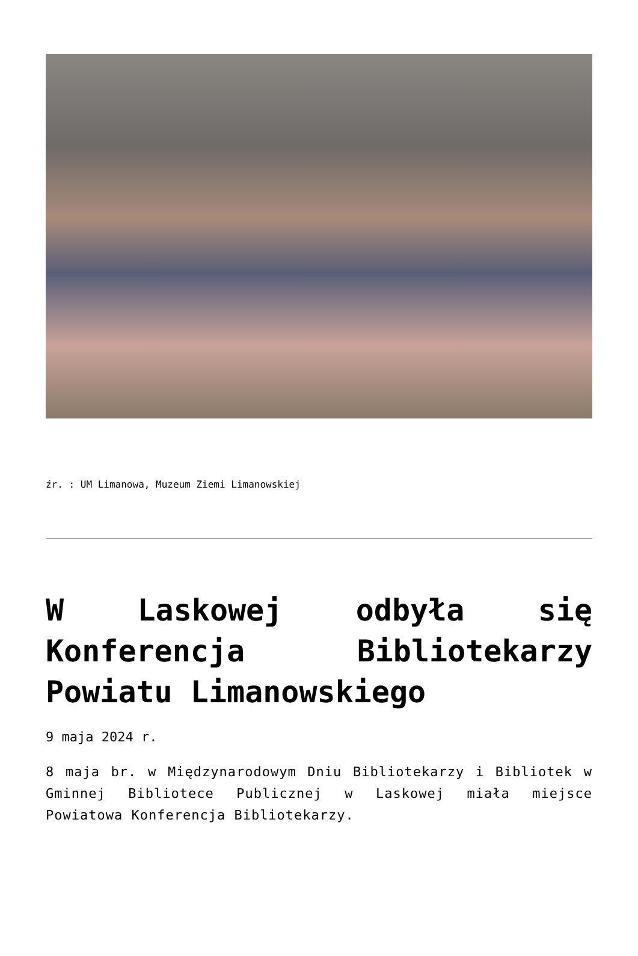źr. : UM Limanowa, Muzeum Ziemi Limanowskiej
W Laskowej odbyła się Konferencja Bibliotekarzy Powiatu Limanowskiego
9 maja 2024 r.
8 maja br. w Międzynarodowym Dniu Bibliotekarzy i Bibliotek w Gminnej Bibliotece Publicznej w Laskowej miała miejsce Powiatowa Konferencja Bibliotekarzy.